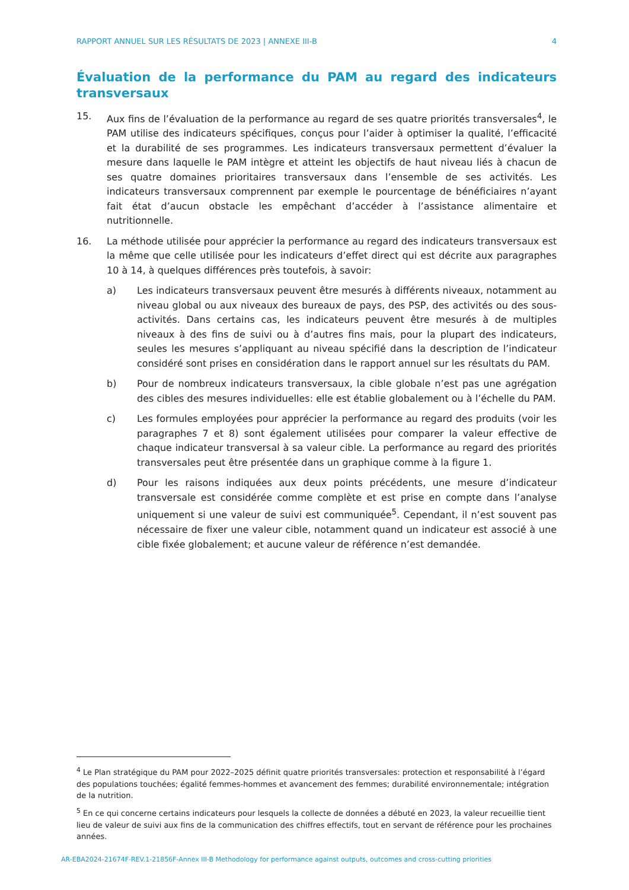RAPPORT ANNUEL SUR LES RÉSULTATS DE 2023 | ANNEXE III-B 4
Évaluation de la performance du PAM au regard des indicateurs transversaux
15. Aux fins de l’évaluation de la performance au regard de ses quatre priorités transversales<sup>4</sup>, le PAM utilise des indicateurs spécifiques, conçus pour l’aider à optimiser la qualité, l’efficacité et la durabilité de ses programmes. Les indicateurs transversaux permettent d’évaluer la mesure dans laquelle le PAM intègre et atteint les objectifs de haut niveau liés à chacun de ses quatre domaines prioritaires transversaux dans l’ensemble de ses activités. Les indicateurs transversaux comprennent par exemple le pourcentage de bénéficiaires n’ayant fait état d’aucun obstacle les empêchant d’accéder à l’assistance alimentaire et nutritionnelle.
16. La méthode utilisée pour apprécier la performance au regard des indicateurs transversaux est la même que celle utilisée pour les indicateurs d’effet direct qui est décrite aux paragraphes 10 à 14, à quelques différences près toutefois, à savoir:
a) Les indicateurs transversaux peuvent être mesurés à différents niveaux, notamment au niveau global ou aux niveaux des bureaux de pays, des PSP, des activités ou des sous-activités. Dans certains cas, les indicateurs peuvent être mesurés à de multiples niveaux à des fins de suivi ou à d’autres fins mais, pour la plupart des indicateurs, seules les mesures s’appliquant au niveau spécifié dans la description de l’indicateur considéré sont prises en considération dans le rapport annuel sur les résultats du PAM.
b) Pour de nombreux indicateurs transversaux, la cible globale n’est pas une agrégation des cibles des mesures individuelles: elle est établie globalement ou à l’échelle du PAM.
c) Les formules employées pour apprécier la performance au regard des produits (voir les paragraphes 7 et 8) sont également utilisées pour comparer la valeur effective de chaque indicateur transversal à sa valeur cible. La performance au regard des priorités transversales peut être présentée dans un graphique comme à la figure 1.
d) Pour les raisons indiquées aux deux points précédents, une mesure d’indicateur transversale est considérée comme complète et est prise en compte dans l’analyse uniquement si une valeur de suivi est communiquée<sup>5</sup>. Cependant, il n’est souvent pas nécessaire de fixer une valeur cible, notamment quand un indicateur est associé à une cible fixée globalement; et aucune valeur de référence n’est demandée.
<sup>4</sup> Le Plan stratégique du PAM pour 2022–2025 définit quatre priorités transversales: protection et responsabilité à l’égard des populations touchées; égalité femmes-hommes et avancement des femmes; durabilité environnementale; intégration de la nutrition.
<sup>5</sup> En ce qui concerne certains indicateurs pour lesquels la collecte de données a débuté en 2023, la valeur recueillie tient lieu de valeur de suivi aux fins de la communication des chiffres effectifs, tout en servant de référence pour les prochaines années.
AR-EBA2024-21674F-REV.1-21856F-Annex III-B Methodology for performance against outputs, outcomes and cross-cutting priorities